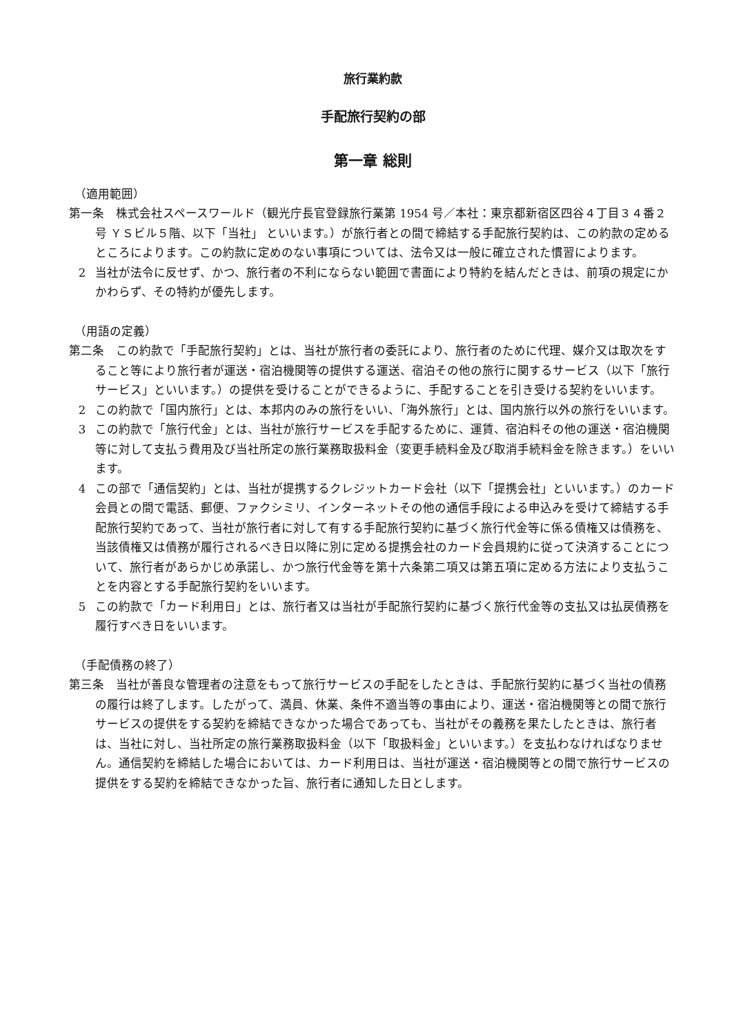旅行業約款
手配旅行契約の部
第一章 総則
（適用範囲）
第一条　株式会社スペースワールド（観光庁長官登録旅行業第 1954 号／本社：東京都新宿区四谷４丁目３４番２号 ＹＳビル５階、以下「当社」 といいます。）が旅行者との間で締結する手配旅行契約は、この約款の定めるところによります。この約款に定めのない事項については、法令又は一般に確立された慣習によります。
2 当社が法令に反せず、かつ、旅行者の不利にならない範囲で書面により特約を結んだときは、前項の規定にかかわらず、その特約が優先します。
（用語の定義）
第二条　この約款で「手配旅行契約」とは、当社が旅行者の委託により、旅行者のために代理、媒介又は取次をすること等により旅行者が運送・宿泊機関等の提供する運送、宿泊その他の旅行に関するサービス（以下「旅行サービス」といいます。）の提供を受けることができるように、手配することを引き受ける契約をいいます。
2 この約款で「国内旅行」とは、本邦内のみの旅行をいい、「海外旅行」とは、国内旅行以外の旅行をいいます。
3 この約款で「旅行代金」とは、当社が旅行サービスを手配するために、運賃、宿泊料その他の運送・宿泊機関等に対して支払う費用及び当社所定の旅行業務取扱料金（変更手続料金及び取消手続料金を除きます。）をいいます。
4 この部で「通信契約」とは、当社が提携するクレジットカード会社（以下「提携会社」といいます。）のカード会員との間で電話、郵便、ファクシミリ、インターネットその他の通信手段による申込みを受けて締結する手配旅行契約であって、当社が旅行者に対して有する手配旅行契約に基づく旅行代金等に係る債権又は債務を、当該債権又は債務が履行されるべき日以降に別に定める提携会社のカード会員規約に従って決済することについて、旅行者があらかじめ承諾し、かつ旅行代金等を第十六条第二項又は第五項に定める方法により支払うことを内容とする手配旅行契約をいいます。
5 この約款で「カード利用日」とは、旅行者又は当社が手配旅行契約に基づく旅行代金等の支払又は払戻債務を履行すべき日をいいます。
（手配債務の終了）
第三条　当社が善良な管理者の注意をもって旅行サービスの手配をしたときは、手配旅行契約に基づく当社の債務の履行は終了します。したがって、満員、休業、条件不適当等の事由により、運送・宿泊機関等との間で旅行サービスの提供をする契約を締結できなかった場合であっても、当社がその義務を果たしたときは、旅行者は、当社に対し、当社所定の旅行業務取扱料金（以下「取扱料金」といいます。）を支払わなければなりません。通信契約を締結した場合においては、カード利用日は、当社が運送・宿泊機関等との間で旅行サービスの提供をする契約を締結できなかった旨、旅行者に通知した日とします。